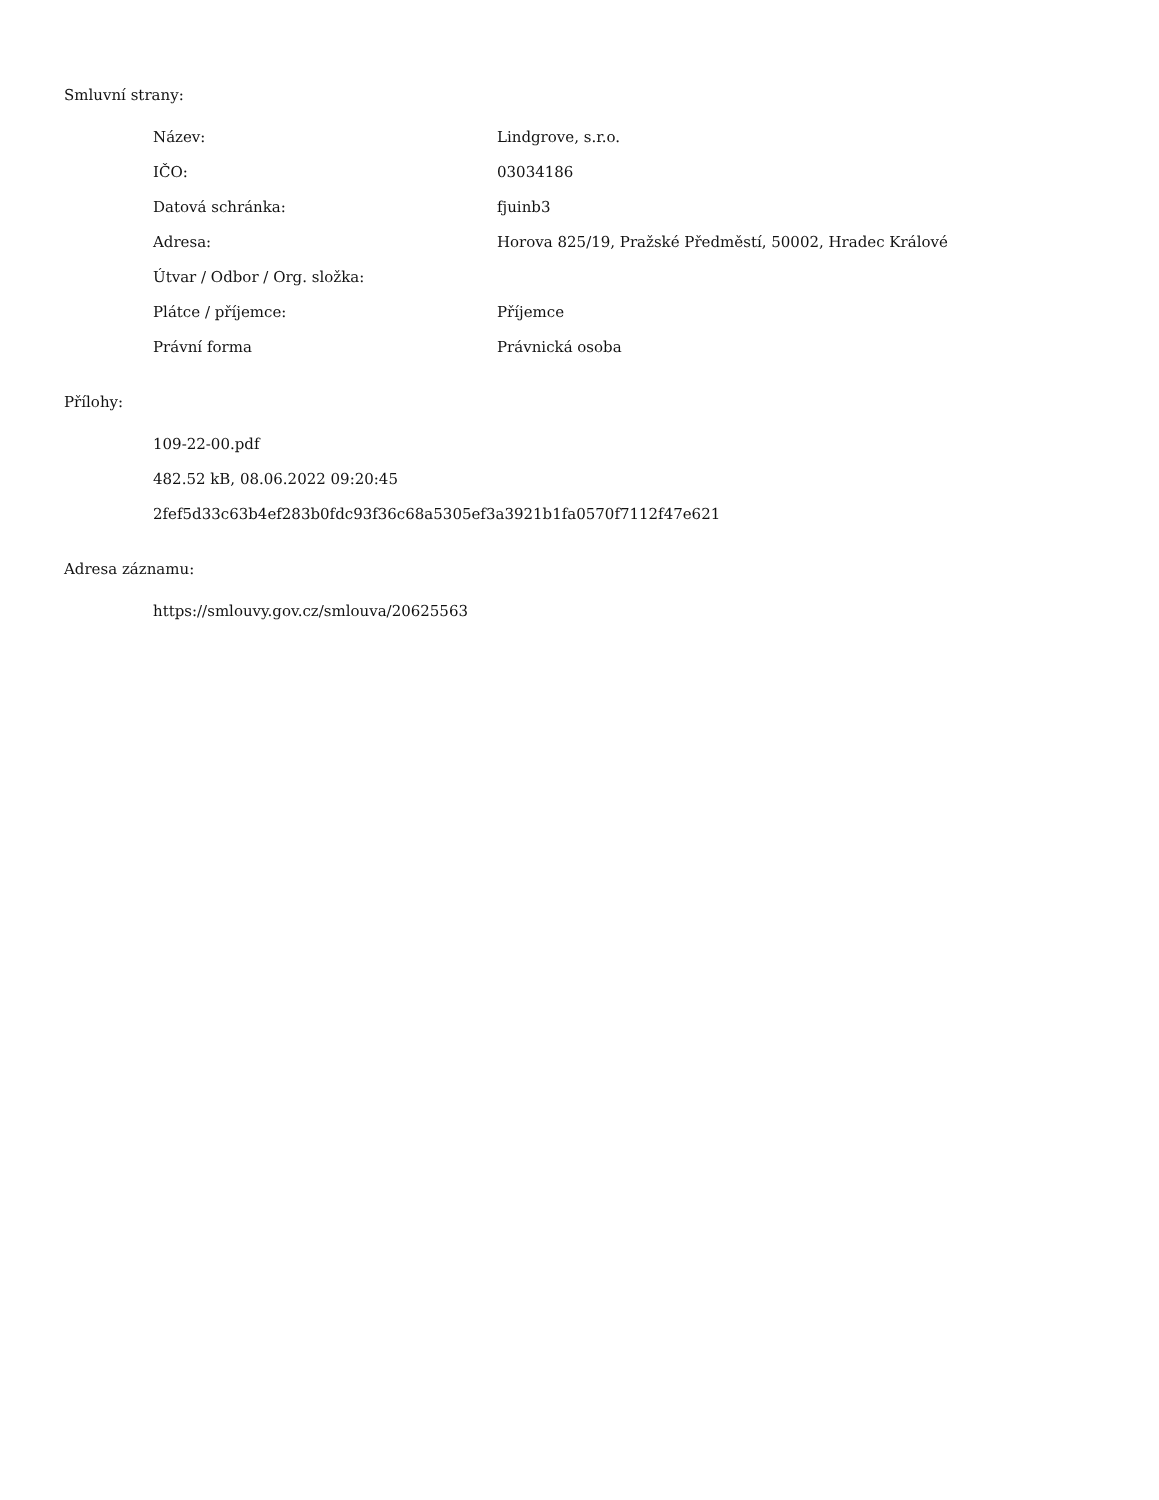Smluvní strany:
| Název: | Lindgrove, s.r.o. |
| IČO: | 03034186 |
| Datová schránka: | fjuinb3 |
| Adresa: | Horova 825/19, Pražské Předměstí, 50002, Hradec Králové |
| Útvar / Odbor / Org. složka: | |
| Plátce / příjemce: | Příjemce |
| Právní forma | Právnická osoba |
Přílohy:
109-22-00.pdf
482.52 kB, 08.06.2022 09:20:45
2fef5d33c63b4ef283b0fdc93f36c68a5305ef3a3921b1fa0570f7112f47e621
Adresa záznamu:
https://smlouvy.gov.cz/smlouva/20625563